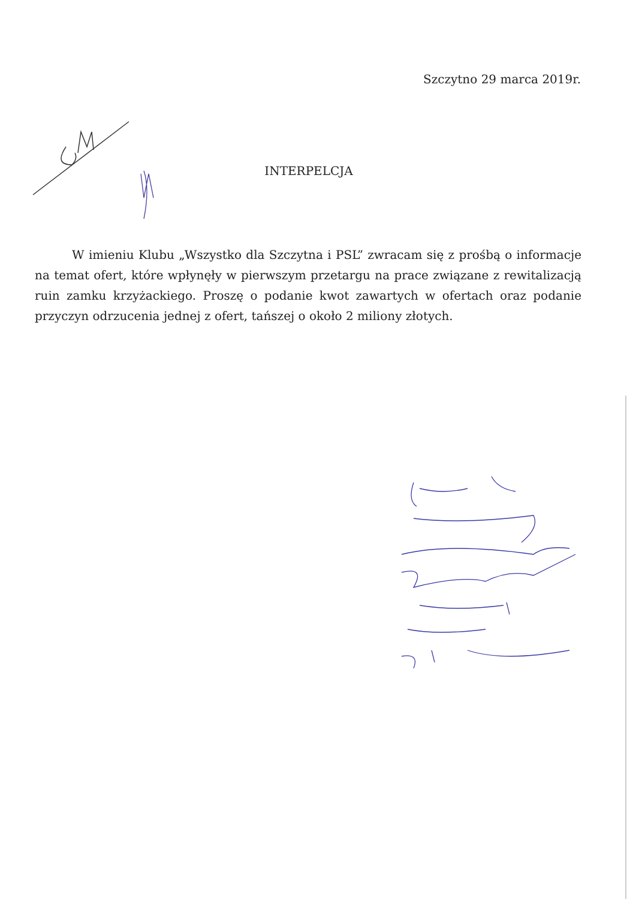Szczytno 29 marca 2019r.
INTERPELCJA
W imieniu Klubu „Wszystko dla Szczytna i PSL” zwracam się z prośbą o informacje na temat ofert, które wpłynęły w pierwszym przetargu na prace związane z rewitalizacją ruin zamku krzyżackiego. Proszę o podanie kwot zawartych w ofertach oraz podanie przyczyn odrzucenia jednej z ofert, tańszej o około 2 miliony złotych.